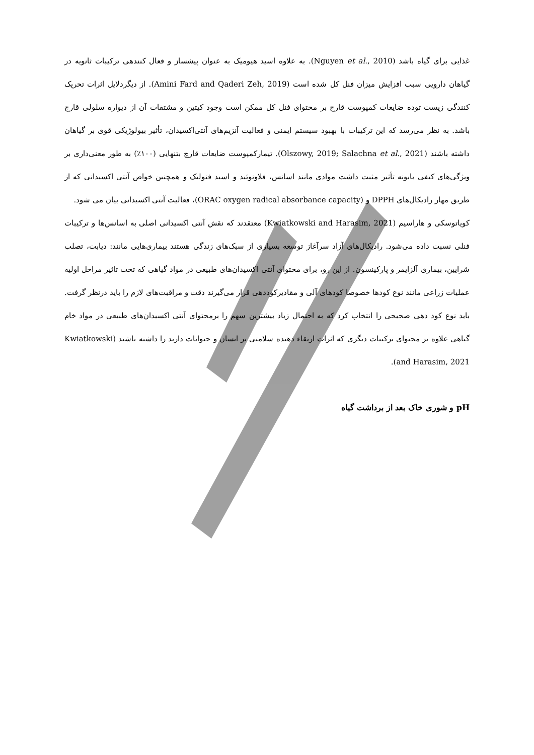غذایی برای گیاه باشد (Nguyen et al., 2010). به علاوه اسید هیومیک به عنوان پیشساز و فعال کنندهی ترکیبات ثانویه در گیاهان دارویی سبب افزایش میزان فنل کل شده است (Amini Fard and Qaderi Zeh, 2019). از دیگردلایل اثرات تحریک کنندگی زیست توده ضایعات کمپوست قارچ بر محتوای فنل کل ممکن است وجود کیتین و مشتقات آن از دیواره سلولی قارچ باشد. به نظر می‌رسد که این ترکیبات با بهبود سیستم ایمنی و فعالیت آنزیم‌های آنتی‌اکسیدان، تأثیر بیولوژیکی قوی بر گیاهان داشته باشند (Olszowy, 2019; Salachna et al., 2021). تیمارکمپوست ضایعات قارچ بتنهایی (۱۰۰٪) به طور معنی‌داری بر ویژگی‌های کیفی بابونه تأثیر مثبت داشت موادی مانند اسانس، فلاونوئید و اسید فنولیک و همچنین خواص آنتی اکسیدانی که از طریق مهار رادیکال‌های DPPH و (ORAC oxygen radical absorbance capacity)، فعالیت آنتی اکسیدانی بیان می شود.
کویاتوسکی و هاراسیم (Kwiatkowski and Harasim, 2021) معتقدند که نقش آنتی اکسیدانی اصلی به اسانس‌ها و ترکیبات فنلی نسبت داده می‌شود. رادیکال‌های آزاد سرآغاز توسعه بسیاری از سبک‌های زندگی هستند بیماری‌هایی مانند: دیابت، تصلب شرایین، بیماری آلزایمر و پارکینسون. از این رو، برای محتوای آنتی اکسیدان‌های طبیعی در مواد گیاهی که تحت تاثیر مراحل اولیه عملیات زراعی مانند نوع کودها خصوصا کودهای آلی و مقادیرکوددهی قرار می‌گیرند دقت و مراقبت‌های لازم را باید درنظر گرفت. باید نوع کود دهی صحیحی را انتخاب کرد که به احتمال زیاد بیشترین سهم را برمحتوای آنتی اکسیدان‌های طبیعی در مواد خام گیاهی علاوه بر محتوای ترکیبات دیگری که اثرات ارتقاء دهنده سلامتی بر انسان و حیوانات دارند را داشته باشند (Kwiatkowski and Harasim, 2021).
pH و شوری خاک بعد از برداشت گیاه